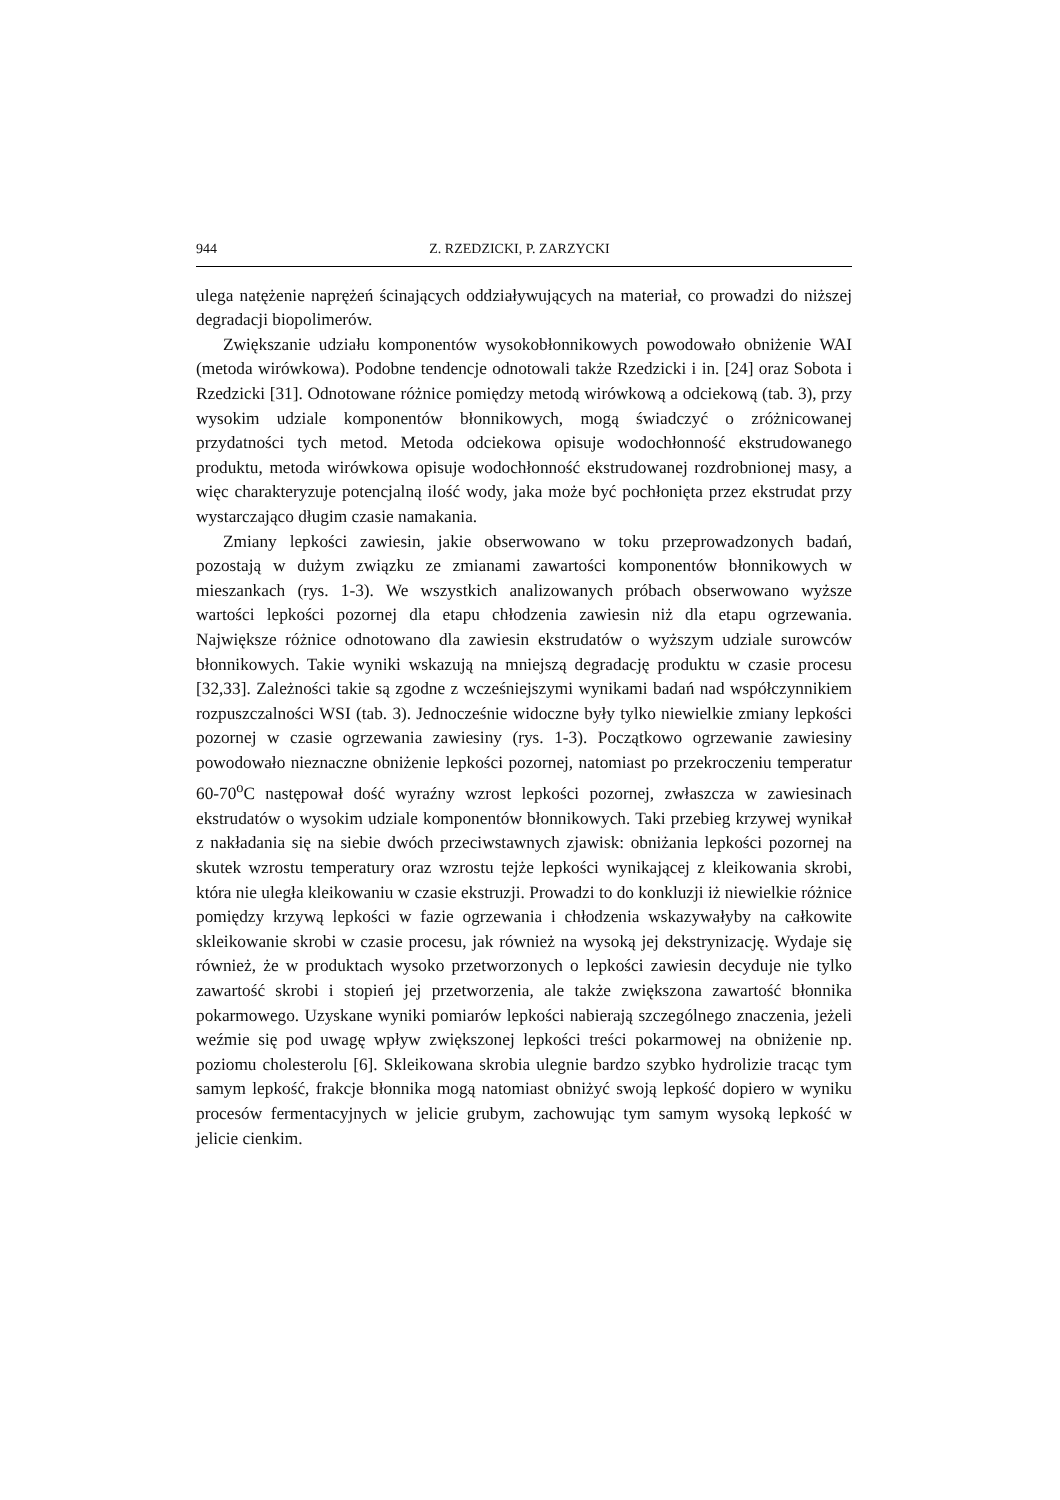944 Z. RZEDZICKI, P. ZARZYCKI
ulega natężenie naprężeń ścinających oddziaływujących na materiał, co prowadzi do niższej degradacji biopolimerów.
Zwiększanie udziału komponentów wysokobłonnikowych powodowało obniżenie WAI (metoda wirówkowa). Podobne tendencje odnotowali także Rzedzicki i in. [24] oraz Sobota i Rzedzicki [31]. Odnotowane różnice pomiędzy metodą wirówkową a odciekową (tab. 3), przy wysokim udziale komponentów błonnikowych, mogą świadczyć o zróżnicowanej przydatności tych metod. Metoda odciekowa opisuje wodochłonność ekstrudowanego produktu, metoda wirówkowa opisuje wodochłonność ekstrudowanej rozdrobnionej masy, a więc charakteryzuje potencjalną ilość wody, jaka może być pochłonięta przez ekstrudat przy wystarczająco długim czasie namakania.
Zmiany lepkości zawiesin, jakie obserwowano w toku przeprowadzonych badań, pozostają w dużym związku ze zmianami zawartości komponentów błonnikowych w mieszankach (rys. 1-3). We wszystkich analizowanych próbach obserwowano wyższe wartości lepkości pozornej dla etapu chłodzenia zawiesin niż dla etapu ogrzewania. Największe różnice odnotowano dla zawiesin ekstrudatów o wyższym udziale surowców błonnikowych. Takie wyniki wskazują na mniejszą degradację produktu w czasie procesu [32,33]. Zależności takie są zgodne z wcześniejszymi wynikami badań nad współczynnikiem rozpuszczalności WSI (tab. 3). Jednocześnie widoczne były tylko niewielkie zmiany lepkości pozornej w czasie ogrzewania zawiesiny (rys. 1-3). Początkowo ogrzewanie zawiesiny powodowało nieznaczne obniżenie lepkości pozornej, natomiast po przekroczeniu temperatur 60-70<sup>o</sup>C następował dość wyraźny wzrost lepkości pozornej, zwłaszcza w zawiesinach ekstrudatów o wysokim udziale komponentów błonnikowych. Taki przebieg krzywej wynikał z nakładania się na siebie dwóch przeciwstawnych zjawisk: obniżania lepkości pozornej na skutek wzrostu temperatury oraz wzrostu tejże lepkości wynikającej z kleikowania skrobi, która nie uległa kleikowaniu w czasie ekstruzji. Prowadzi to do konkluzji iż niewielkie różnice pomiędzy krzywą lepkości w fazie ogrzewania i chłodzenia wskazywałyby na całkowite skleikowanie skrobi w czasie procesu, jak również na wysoką jej dekstrynizację. Wydaje się również, że w produktach wysoko przetworzonych o lepkości zawiesin decyduje nie tylko zawartość skrobi i stopień jej przetworzenia, ale także zwiększona zawartość błonnika pokarmowego. Uzyskane wyniki pomiarów lepkości nabierają szczególnego znaczenia, jeżeli weźmie się pod uwagę wpływ zwiększonej lepkości treści pokarmowej na obniżenie np. poziomu cholesterolu [6]. Skleikowana skrobia ulegnie bardzo szybko hydrolizie tracąc tym samym lepkość, frakcje błonnika mogą natomiast obniżyć swoją lepkość dopiero w wyniku procesów fermentacyjnych w jelicie grubym, zachowując tym samym wysoką lepkość w jelicie cienkim.